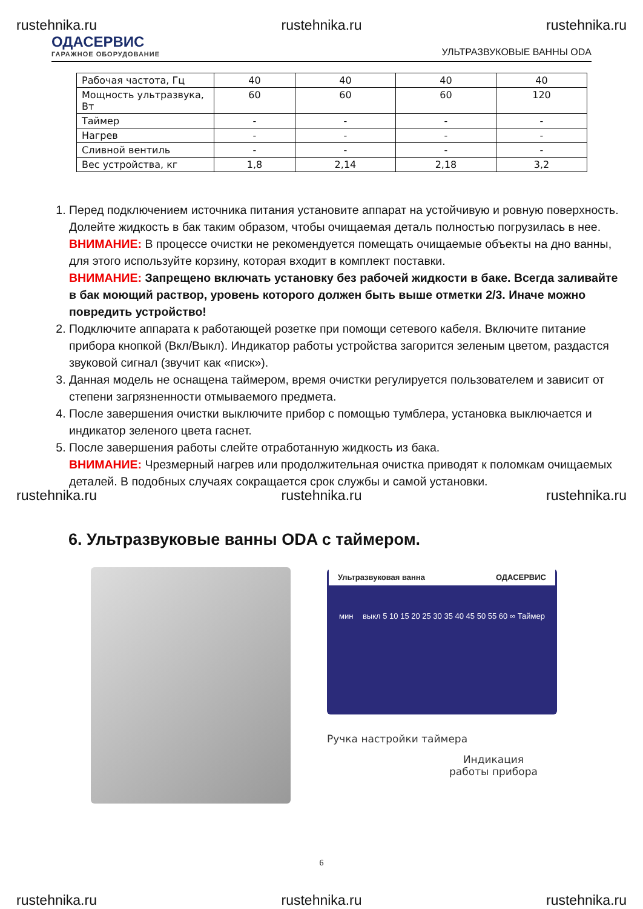rustehnika.ru rustehnika.ru rustehnika.ru
ОДАСЕРВИС
ГАРАЖНОЕ ОБОРУДОВАНИЕ
УЛЬТРАЗВУКОВЫЕ ВАННЫ ODA
| Рабочая частота, Гц | 40 | 40 | 40 | 40 |
| Мощность ультразвука, Вт | 60 | 60 | 60 | 120 |
| Таймер | - | - | - | - |
| Нагрев | - | - | - | - |
| Сливной вентиль | - | - | - | - |
| Вес устройства, кг | 1,8 | 2,14 | 2,18 | 3,2 |
1. Перед подключением источника питания установите аппарат на устойчивую и ровную поверхность. Долейте жидкость в бак таким образом, чтобы очищаемая деталь полностью погрузилась в нее.
ВНИМАНИЕ: В процессе очистки не рекомендуется помещать очищаемые объекты на дно ванны, для этого используйте корзину, которая входит в комплект поставки.
ВНИМАНИЕ: Запрещено включать установку без рабочей жидкости в баке. Всегда заливайте в бак моющий раствор, уровень которого должен быть выше отметки 2/3. Иначе можно повредить устройство!
2. Подключите аппарата к работающей розетке при помощи сетевого кабеля. Включите питание прибора кнопкой (Вкл/Выкл). Индикатор работы устройства загорится зеленым цветом, раздастся звуковой сигнал (звучит как «писк»).
3. Данная модель не оснащена таймером, время очистки регулируется пользователем и зависит от степени загрязненности отмываемого предмета.
4. После завершения очистки выключите прибор с помощью тумблера, установка выключается и индикатор зеленого цвета гаснет.
5. После завершения работы слейте отработанную жидкость из бака.
ВНИМАНИЕ: Чрезмерный нагрев или продолжительная очистка приводят к поломкам очищаемых деталей. В подобных случаях сокращается срок службы и самой установки.
rustehnika.ru rustehnika.ru rustehnika.ru
6. Ультразвуковые ванны ODA с таймером.
Ультразвуковая ванна ОДАСЕРВИС
мин выкл 5 10 15 20 25 30 35 40 45 50 55 60 ∞ Таймер
Ручка настройки таймера
Индикация работы прибора
6
rustehnika.ru rustehnika.ru rustehnika.ru